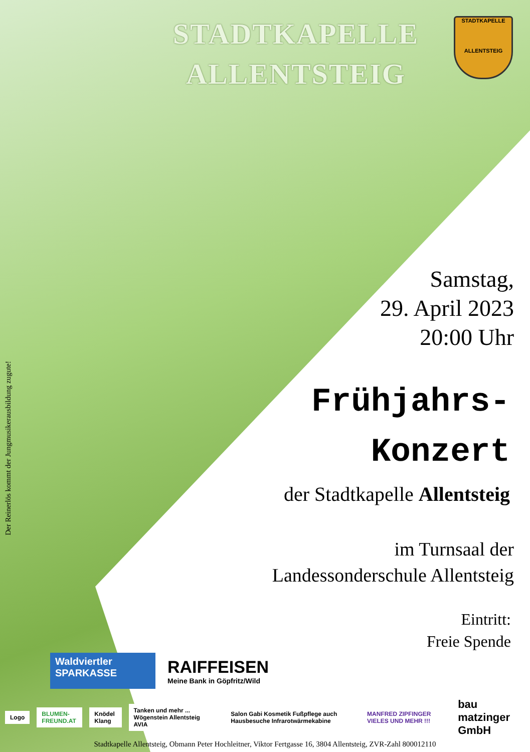STADTKAPELLE ALLENTSTEIG
STADTKAPELLE
ALLENTSTEIG
Samstag,
29. April 2023
20:00 Uhr
Frühjahrs-
Konzert
der Stadtkapelle Allentsteig
im Turnsaal der
Landessonderschule Allentsteig
Eintritt:
Freie Spende
Der Reinerlös kommt der Jungmusikerausbildung zugute!
Waldviertler
SPARKASSE
RAIFFEISEN
Meine Bank in Göpfritz/Wild
Logo BLUMEN-FREUND.AT Knödel Klang
Tanken und mehr ... Wögenstein Allentsteig AVIA
Salon Gabi Kosmetik Fußpflege auch Hausbesuche Infrarotwärmekabine
MANFRED ZIPFINGER VIELES UND MEHR !!!
bau matzinger GmbH
Stadtkapelle Allentsteig, Obmann Peter Hochleitner, Viktor Fertgasse 16, 3804 Allentsteig, ZVR-Zahl 800012110